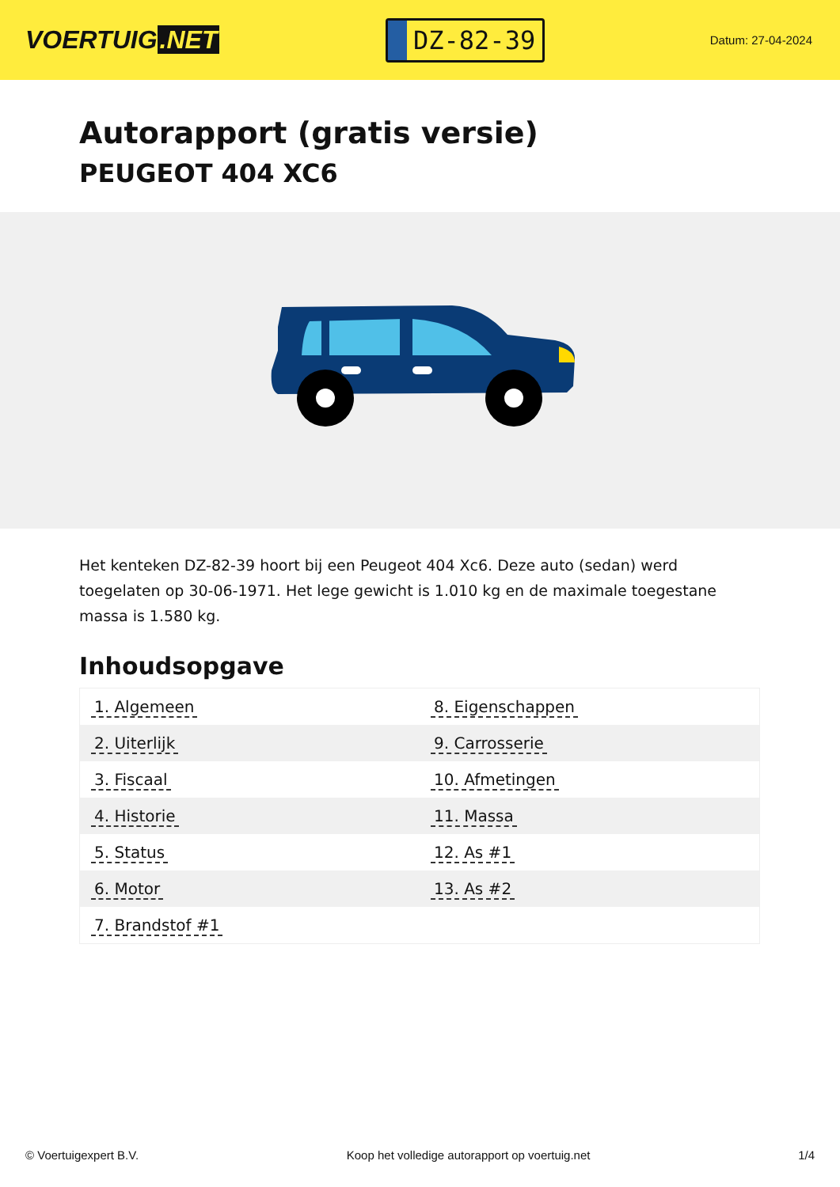VOERTUIG.NET
DZ-82-39
Datum: 27-04-2024
Autorapport (gratis versie)
PEUGEOT 404 XC6
Het kenteken DZ-82-39 hoort bij een Peugeot 404 Xc6. Deze auto (sedan) werd toegelaten op 30-06-1971. Het lege gewicht is 1.010 kg en de maximale toegestane massa is 1.580 kg.
Inhoudsopgave
| 1. Algemeen | 8. Eigenschappen |
| 2. Uiterlijk | 9. Carrosserie |
| 3. Fiscaal | 10. Afmetingen |
| 4. Historie | 11. Massa |
| 5. Status | 12. As #1 |
| 6. Motor | 13. As #2 |
| 7. Brandstof #1 | |
© Voertuigexpert B.V. Koop het volledige autorapport op voertuig.net 1/4